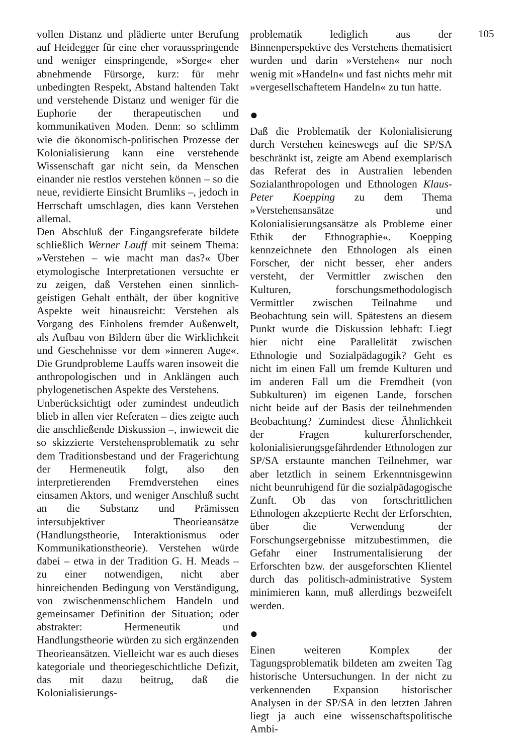vollen Distanz und plädierte unter Berufung auf Heidegger für eine eher vorausspringende und weniger einspringende, »Sorge« eher abnehmende Fürsorge, kurz: für mehr unbedingten Respekt, Abstand haltenden Takt und verstehende Distanz und weniger für die Euphorie der therapeutischen und kommunikativen Moden. Denn: so schlimm wie die ökonomisch-politischen Prozesse der Kolonialisierung kann eine verstehende Wissenschaft gar nicht sein, da Menschen einander nie restlos verstehen können – so die neue, revidierte Einsicht Brumliks –, jedoch in Herrschaft umschlagen, dies kann Verstehen allemal.
Den Abschluß der Eingangsreferate bildete schließlich Werner Lauff mit seinem Thema: »Verstehen – wie macht man das?« Über etymologische Interpretationen versuchte er zu zeigen, daß Verstehen einen sinnlich-geistigen Gehalt enthält, der über kognitive Aspekte weit hinausreicht: Verstehen als Vorgang des Einholens fremder Außenwelt, als Aufbau von Bildern über die Wirklichkeit und Geschehnisse vor dem »inneren Auge«. Die Grundprobleme Lauffs waren insoweit die anthropologischen und in Anklängen auch phylogenetischen Aspekte des Verstehens.
Unberücksichtigt oder zumindest undeutlich blieb in allen vier Referaten – dies zeigte auch die anschließende Diskussion –, inwieweit die so skizzierte Verstehensproblematik zu sehr dem Traditionsbestand und der Fragerichtung der Hermeneutik folgt, also den interpretierenden Fremdverstehen eines einsamen Aktors, und weniger Anschluß sucht an die Substanz und Prämissen intersubjektiver Theorieansätze (Handlungstheorie, Interaktionismus oder Kommunikationstheorie). Verstehen würde dabei – etwa in der Tradition G. H. Meads – zu einer notwendigen, nicht aber hinreichenden Bedingung von Verständigung, von zwischenmenschlichem Handeln und gemeinsamer Definition der Situation; oder abstrakter: Hermeneutik und Handlungstheorie würden zu sich ergänzenden Theorieansätzen. Vielleicht war es auch dieses kategoriale und theoriegeschichtliche Defizit, das mit dazu beitrug, daß die Kolonialisierungs-
problematik lediglich aus der Binnenperspektive des Verstehens thematisiert wurden und darin »Verstehen« nur noch wenig mit »Handeln« und fast nichts mehr mit »vergesellschaftetem Handeln« zu tun hatte.
●
Daß die Problematik der Kolonialisierung durch Verstehen keineswegs auf die SP/SA beschränkt ist, zeigte am Abend exemplarisch das Referat des in Australien lebenden Sozialanthropologen und Ethnologen Klaus-Peter Koepping zu dem Thema »Verstehensansätze und Kolonialisierungsansätze als Probleme einer Ethik der Ethnographie«. Koepping kennzeichnete den Ethnologen als einen Forscher, der nicht besser, eher anders versteht, der Vermittler zwischen den Kulturen, forschungsmethodologisch Vermittler zwischen Teilnahme und Beobachtung sein will. Spätestens an diesem Punkt wurde die Diskussion lebhaft: Liegt hier nicht eine Parallelität zwischen Ethnologie und Sozialpädagogik? Geht es nicht im einen Fall um fremde Kulturen und im anderen Fall um die Fremdheit (von Subkulturen) im eigenen Lande, forschen nicht beide auf der Basis der teilnehmenden Beobachtung? Zumindest diese Ähnlichkeit der Fragen kulturerforschender, kolonialisierungsgefährdender Ethnologen zur SP/SA erstaunte manchen Teilnehmer, war aber letztlich in seinem Erkenntnisgewinn nicht beunruhigend für die sozialpädagogische Zunft. Ob das von fortschrittlichen Ethnologen akzeptierte Recht der Erforschten, über die Verwendung der Forschungsergebnisse mitzubestimmen, die Gefahr einer Instrumentalisierung der Erforschten bzw. der ausgeforschten Klientel durch das politisch-administrative System minimieren kann, muß allerdings bezweifelt werden.
●
Einen weiteren Komplex der Tagungsproblematik bildeten am zweiten Tag historische Untersuchungen. In der nicht zu verkennenden Expansion historischer Analysen in der SP/SA in den letzten Jahren liegt ja auch eine wissenschaftspolitische Ambi-
105